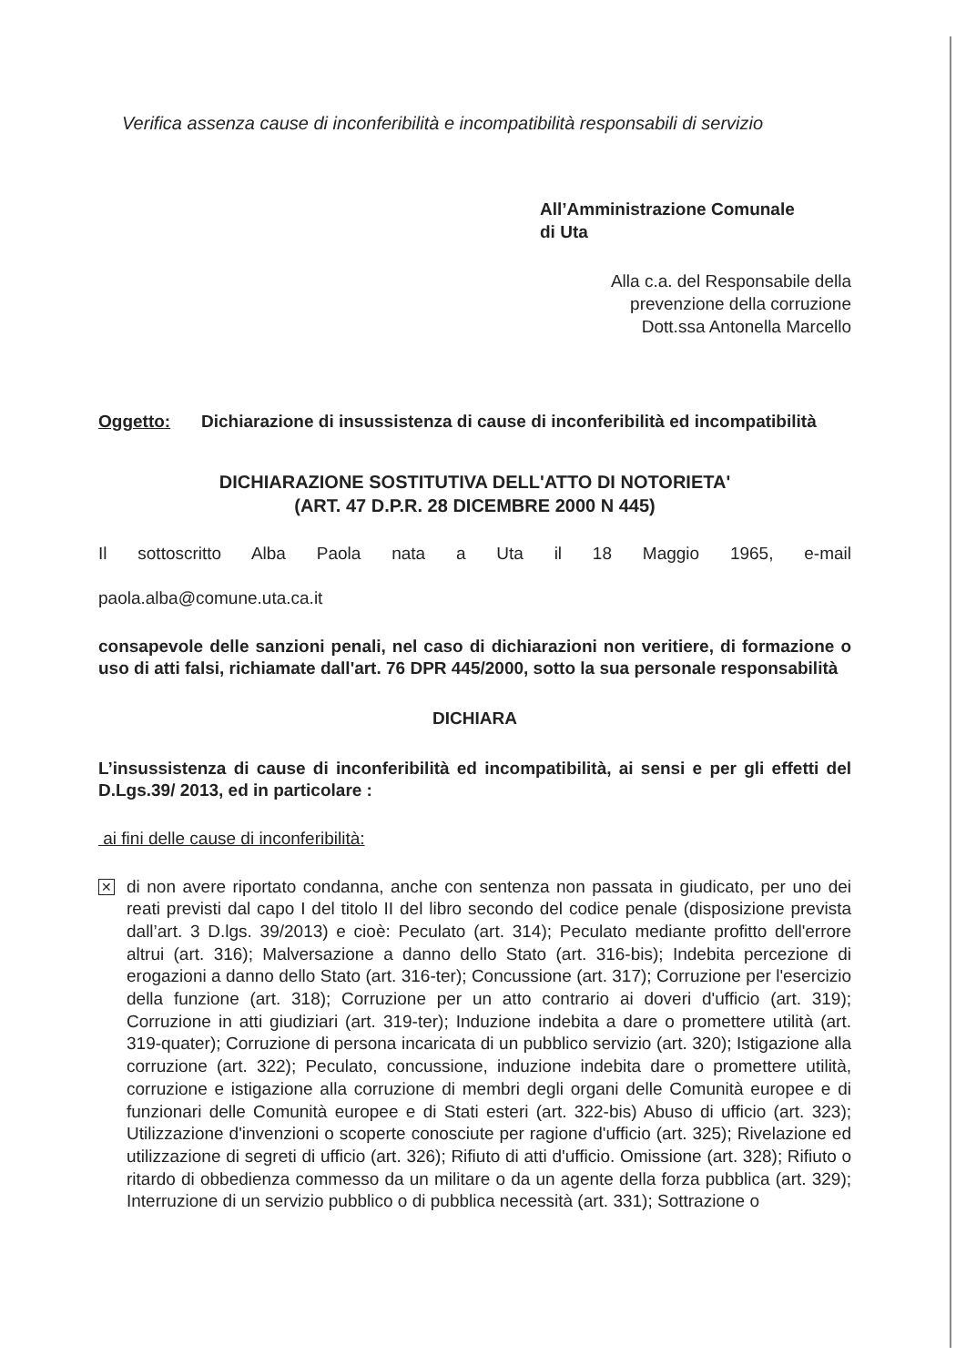Verifica assenza cause di inconferibilità e incompatibilità responsabili di servizio
All’Amministrazione Comunale
di Uta
Alla c.a. del Responsabile della
prevenzione della corruzione
Dott.ssa Antonella Marcello
Oggetto: Dichiarazione di insussistenza di cause di inconferibilità ed incompatibilità
DICHIARAZIONE SOSTITUTIVA DELL'ATTO DI NOTORIETA'
(ART. 47 D.P.R. 28 DICEMBRE 2000 N 445)
Il sottoscritto Alba Paola nata a Uta il 18 Maggio 1965, e-mail
paola.alba@comune.uta.ca.it
consapevole delle sanzioni penali, nel caso di dichiarazioni non veritiere, di formazione o uso di atti falsi, richiamate dall'art. 76 DPR 445/2000, sotto la sua personale responsabilità
DICHIARA
L’insussistenza di cause di inconferibilità ed incompatibilità, ai sensi e per gli effetti del D.Lgs.39/ 2013, ed in particolare :
ai fini delle cause di inconferibilità:
✕
di non avere riportato condanna, anche con sentenza non passata in giudicato, per uno dei reati previsti dal capo I del titolo II del libro secondo del codice penale (disposizione prevista dall’art. 3 D.lgs. 39/2013) e cioè: Peculato (art. 314); Peculato mediante profitto dell'errore altrui (art. 316); Malversazione a danno dello Stato (art. 316-bis); Indebita percezione di erogazioni a danno dello Stato (art. 316-ter); Concussione (art. 317); Corruzione per l'esercizio della funzione (art. 318); Corruzione per un atto contrario ai doveri d'ufficio (art. 319); Corruzione in atti giudiziari (art. 319-ter); Induzione indebita a dare o promettere utilità (art. 319-quater); Corruzione di persona incaricata di un pubblico servizio (art. 320); Istigazione alla corruzione (art. 322); Peculato, concussione, induzione indebita dare o promettere utilità, corruzione e istigazione alla corruzione di membri degli organi delle Comunità europee e di funzionari delle Comunità europee e di Stati esteri (art. 322-bis) Abuso di ufficio (art. 323); Utilizzazione d'invenzioni o scoperte conosciute per ragione d'ufficio (art. 325); Rivelazione ed utilizzazione di segreti di ufficio (art. 326); Rifiuto di atti d'ufficio. Omissione (art. 328); Rifiuto o ritardo di obbedienza commesso da un militare o da un agente della forza pubblica (art. 329); Interruzione di un servizio pubblico o di pubblica necessità (art. 331); Sottrazione o